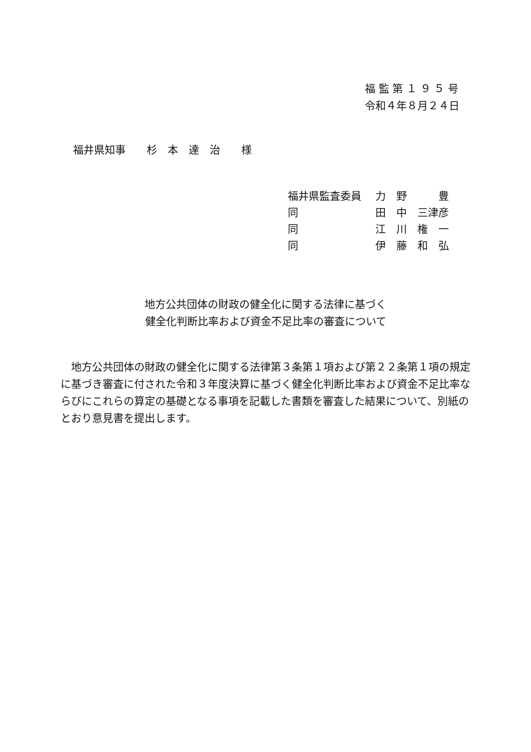福 監 第 １ ９ ５ 号
令和４年８月２４日
福井県知事　　杉　本　達　治　　様
| 福井県監査委員 | 力 野 豊 |
| 同 | 田 中 三津彦 |
| 同 | 江 川 権 一 |
| 同 | 伊 藤 和 弘 |
地方公共団体の財政の健全化に関する法律に基づく
健全化判断比率および資金不足比率の審査について
地方公共団体の財政の健全化に関する法律第３条第１項および第２２条第１項の規定に基づき審査に付された令和３年度決算に基づく健全化判断比率および資金不足比率ならびにこれらの算定の基礎となる事項を記載した書類を審査した結果について、別紙のとおり意見書を提出します。